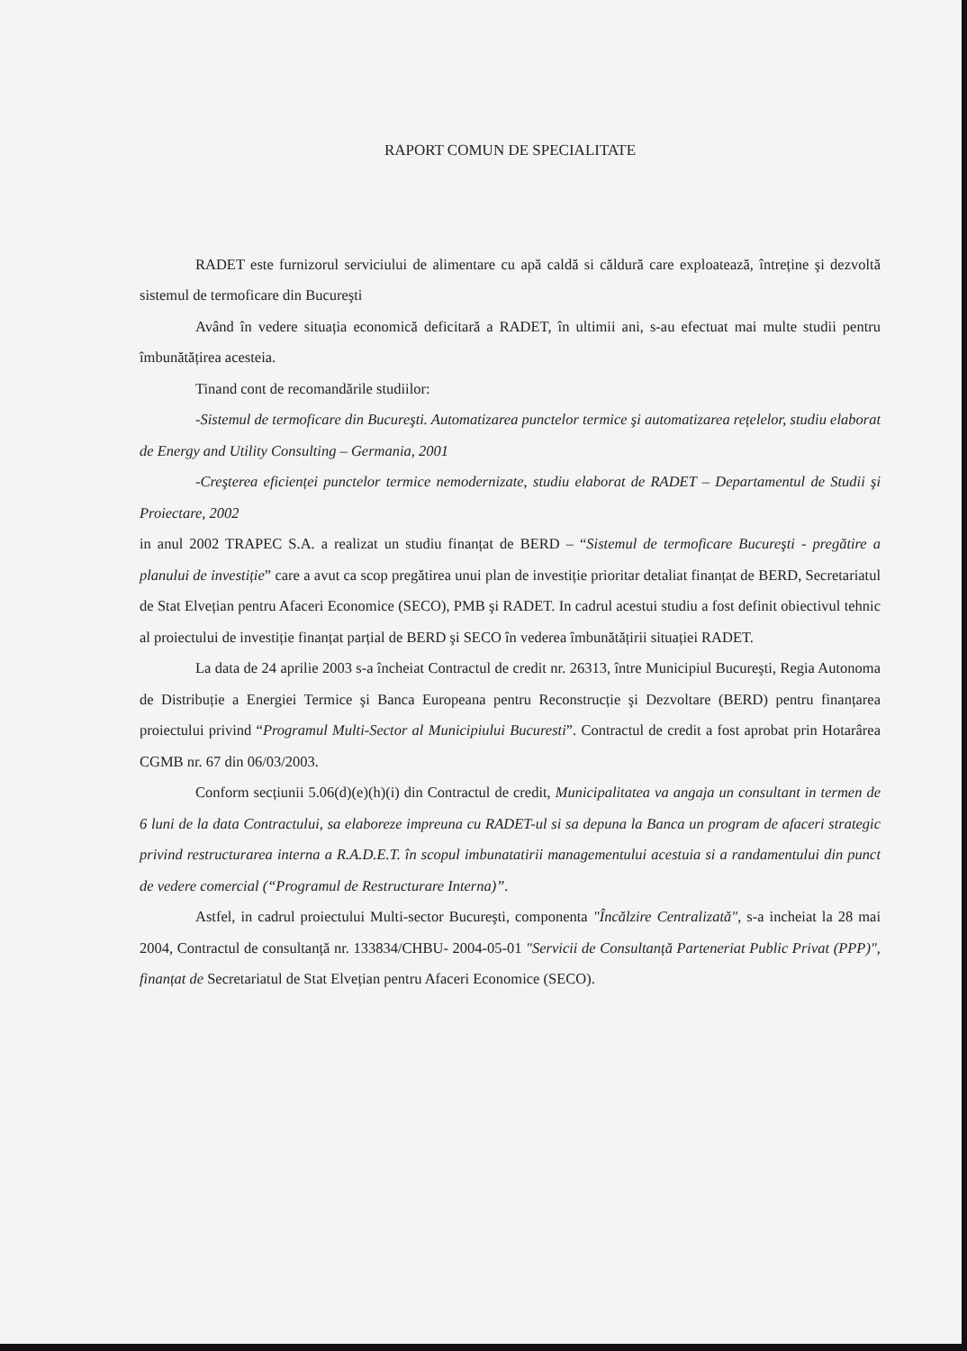RAPORT COMUN DE SPECIALITATE
RADET este furnizorul serviciului de alimentare cu apă caldă si căldură care exploatează, întreține şi dezvoltă sistemul de termoficare din Bucureşti
Având în vedere situația economică deficitară a RADET, în ultimii ani, s-au efectuat mai multe studii pentru îmbunătățirea acesteia.
Tinand cont de recomandările studiilor:
-Sistemul de termoficare din Bucureşti. Automatizarea punctelor termice şi automatizarea rețelelor, studiu elaborat de Energy and Utility Consulting – Germania, 2001
-Creşterea eficienței punctelor termice nemodernizate, studiu elaborat de RADET – Departamentul de Studii şi Proiectare, 2002
in anul 2002 TRAPEC S.A. a realizat un studiu finanțat de BERD – “Sistemul de termoficare Bucureşti - pregătire a planului de investiție” care a avut ca scop pregătirea unui plan de investiție prioritar detaliat finanțat de BERD, Secretariatul de Stat Elvețian pentru Afaceri Economice (SECO), PMB şi RADET. In cadrul acestui studiu a fost definit obiectivul tehnic al proiectului de investiție finanțat parțial de BERD şi SECO în vederea îmbunătățirii situației RADET.
La data de 24 aprilie 2003 s-a încheiat Contractul de credit nr. 26313, între Municipiul Bucureşti, Regia Autonoma de Distribuție a Energiei Termice şi Banca Europeana pentru Reconstrucție şi Dezvoltare (BERD) pentru finanțarea proiectului privind “Programul Multi-Sector al Municipiului Bucuresti”. Contractul de credit a fost aprobat prin Hotarârea CGMB nr. 67 din 06/03/2003.
Conform secțiunii 5.06(d)(e)(h)(i) din Contractul de credit, Municipalitatea va angaja un consultant in termen de 6 luni de la data Contractului, sa elaboreze impreuna cu RADET-ul si sa depuna la Banca un program de afaceri strategic privind restructurarea interna a R.A.D.E.T. în scopul imbunatatirii managementului acestuia si a randamentului din punct de vedere comercial (“Programul de Restructurare Interna)”.
Astfel, in cadrul proiectului Multi-sector Bucureşti, componenta "Încălzire Centralizată", s-a incheiat la 28 mai 2004, Contractul de consultanță nr. 133834/CHBU- 2004-05-01 "Servicii de Consultanță Parteneriat Public Privat (PPP)", finanțat de Secretariatul de Stat Elvețian pentru Afaceri Economice (SECO).